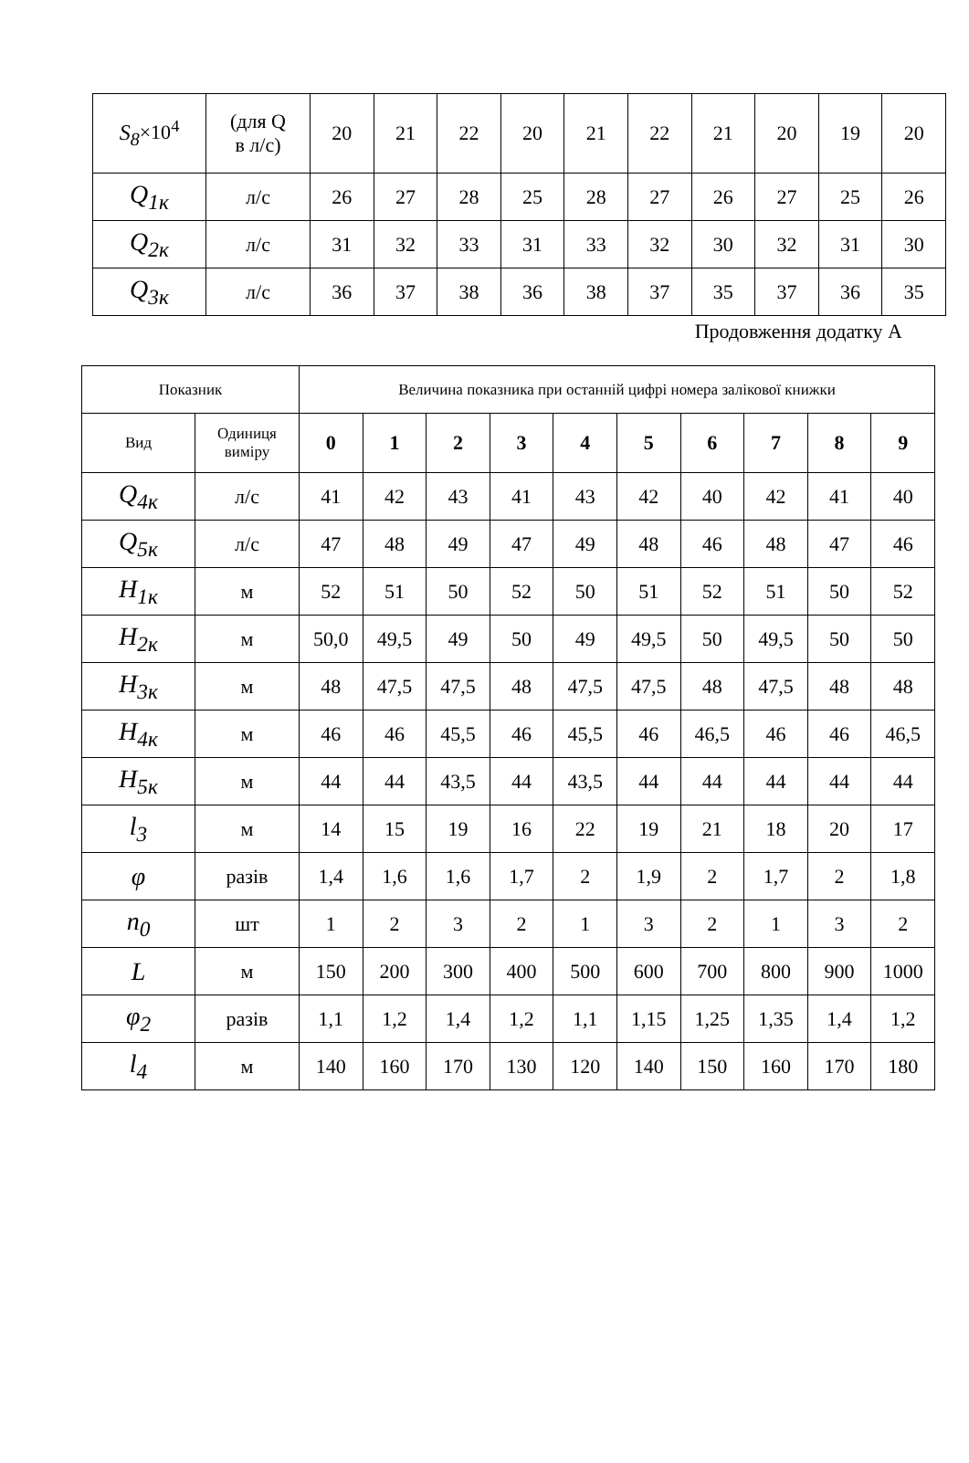| S<sub>8</sub> ×10<sup>4</sup> | (для Q в л/с) | 20 | 21 | 22 | 20 | 21 | 22 | 21 | 20 | 19 | 20 |
| Q<sub>1к</sub> | л/с | 26 | 27 | 28 | 25 | 28 | 27 | 26 | 27 | 25 | 26 |
| Q<sub>2к</sub> | л/с | 31 | 32 | 33 | 31 | 33 | 32 | 30 | 32 | 31 | 30 |
| Q<sub>3к</sub> | л/с | 36 | 37 | 38 | 36 | 38 | 37 | 35 | 37 | 36 | 35 |
Продовження додатку А
| Показник | | Величина показника при останній цифрі номера залікової книжки | | | | | | | | | |
| Вид | Одиниця виміру | 0 | 1 | 2 | 3 | 4 | 5 | 6 | 7 | 8 | 9 |
| Q<sub>4к</sub> | л/с | 41 | 42 | 43 | 41 | 43 | 42 | 40 | 42 | 41 | 40 |
| Q<sub>5к</sub> | л/с | 47 | 48 | 49 | 47 | 49 | 48 | 46 | 48 | 47 | 46 |
| H<sub>1к</sub> | м | 52 | 51 | 50 | 52 | 50 | 51 | 52 | 51 | 50 | 52 |
| H<sub>2к</sub> | м | 50,0 | 49,5 | 49 | 50 | 49 | 49,5 | 50 | 49,5 | 50 | 50 |
| H<sub>3к</sub> | м | 48 | 47,5 | 47,5 | 48 | 47,5 | 47,5 | 48 | 47,5 | 48 | 48 |
| H<sub>4к</sub> | м | 46 | 46 | 45,5 | 46 | 45,5 | 46 | 46,5 | 46 | 46 | 46,5 |
| H<sub>5к</sub> | м | 44 | 44 | 43,5 | 44 | 43,5 | 44 | 44 | 44 | 44 | 44 |
| l<sub>3</sub> | м | 14 | 15 | 19 | 16 | 22 | 19 | 21 | 18 | 20 | 17 |
| φ | разів | 1,4 | 1,6 | 1,6 | 1,7 | 2 | 1,9 | 2 | 1,7 | 2 | 1,8 |
| n<sub>0</sub> | шт | 1 | 2 | 3 | 2 | 1 | 3 | 2 | 1 | 3 | 2 |
| L | м | 150 | 200 | 300 | 400 | 500 | 600 | 700 | 800 | 900 | 1000 |
| φ<sub>2</sub> | разів | 1,1 | 1,2 | 1,4 | 1,2 | 1,1 | 1,15 | 1,25 | 1,35 | 1,4 | 1,2 |
| l<sub>4</sub> | м | 140 | 160 | 170 | 130 | 120 | 140 | 150 | 160 | 170 | 180 |